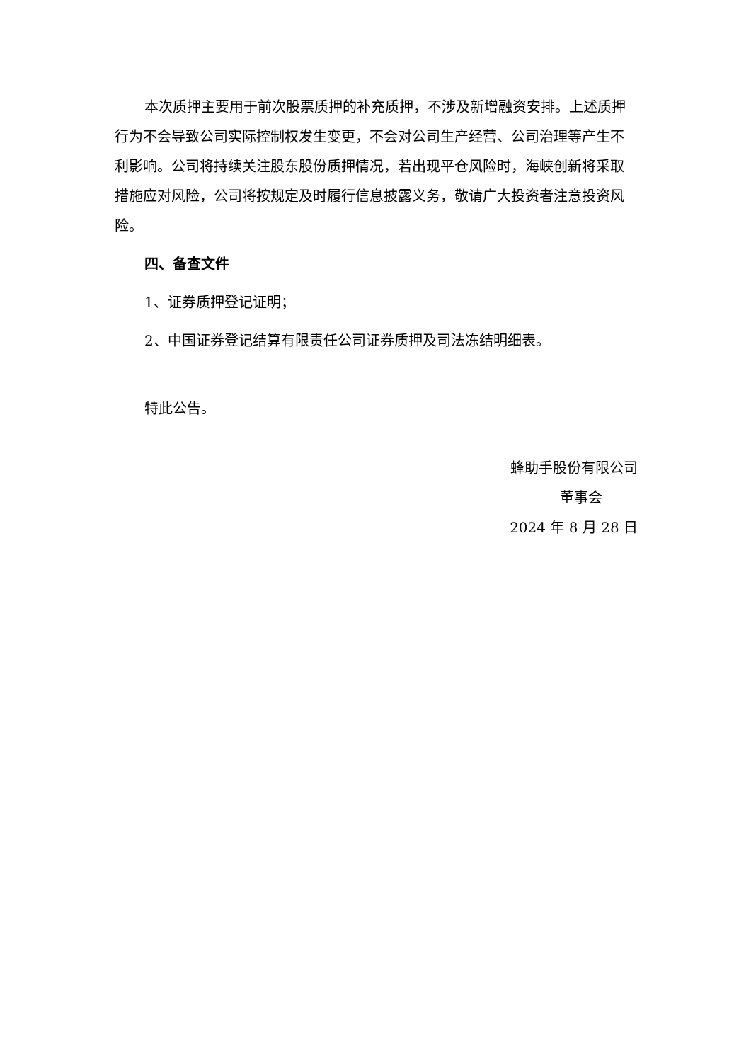本次质押主要用于前次股票质押的补充质押，不涉及新增融资安排。上述质押行为不会导致公司实际控制权发生变更，不会对公司生产经营、公司治理等产生不利影响。公司将持续关注股东股份质押情况，若出现平仓风险时，海峡创新将采取措施应对风险，公司将按规定及时履行信息披露义务，敬请广大投资者注意投资风险。
四、备查文件
1、证券质押登记证明；
2、中国证券登记结算有限责任公司证券质押及司法冻结明细表。
特此公告。
蜂助手股份有限公司
董事会
2024 年 8 月 28 日